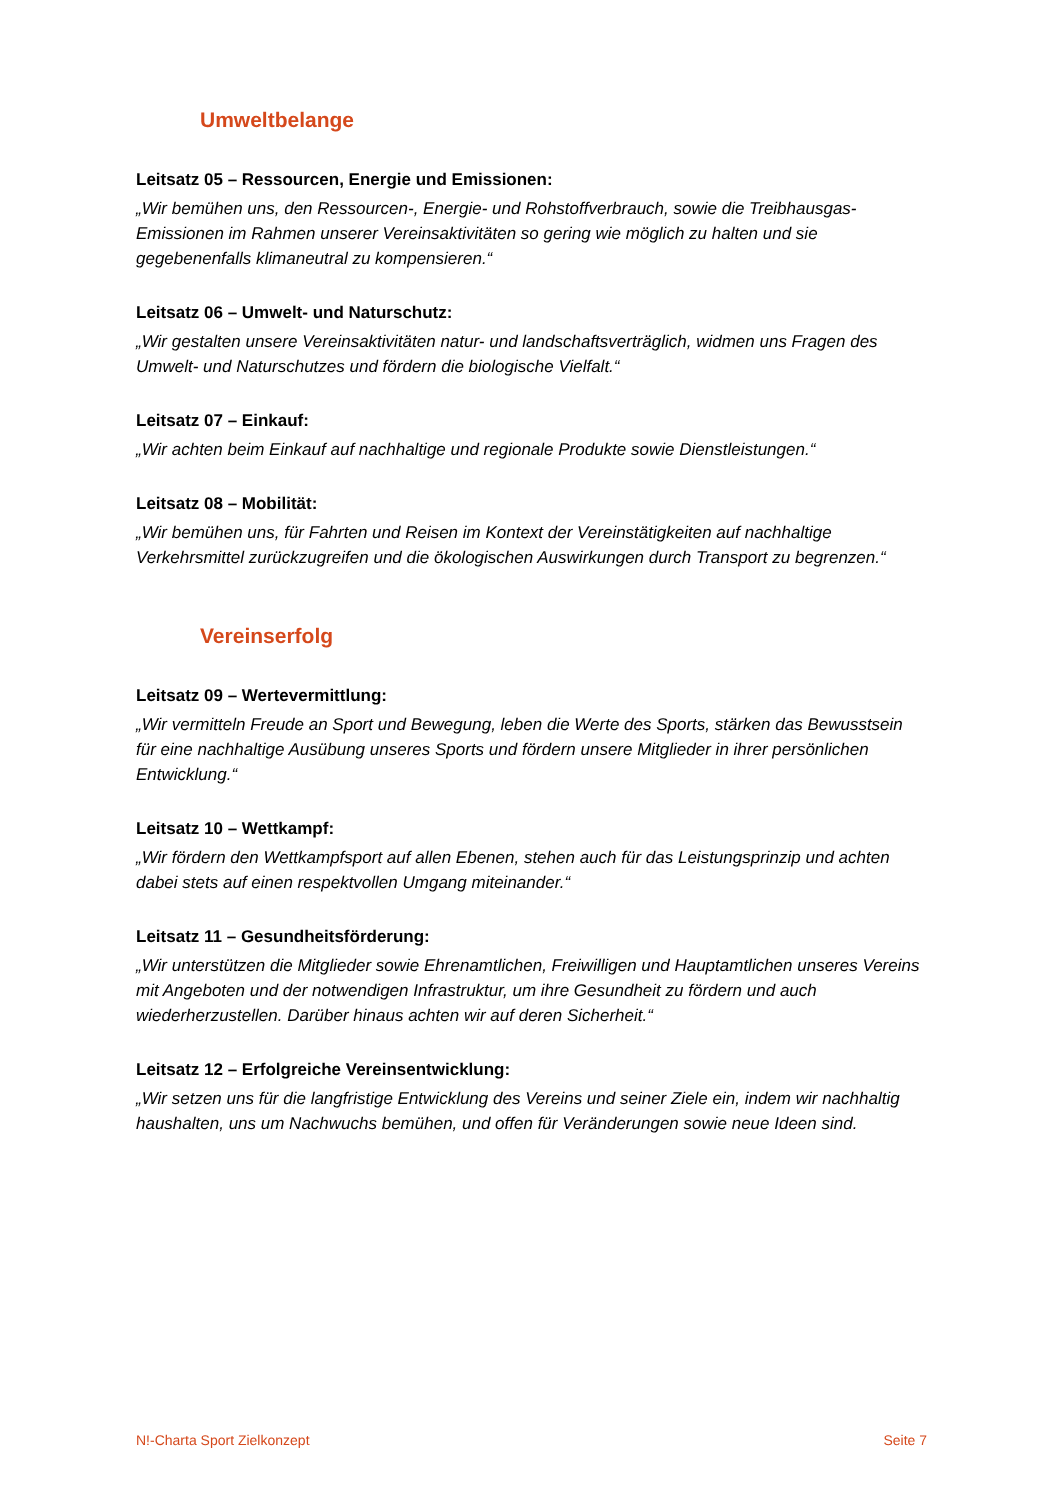Umweltbelange
Leitsatz 05 – Ressourcen, Energie und Emissionen:
„Wir bemühen uns, den Ressourcen-, Energie- und Rohstoffverbrauch, sowie die Treibhausgas-Emissionen im Rahmen unserer Vereinsaktivitäten so gering wie möglich zu halten und sie gegebenenfalls klimaneutral zu kompensieren.“
Leitsatz 06 – Umwelt- und Naturschutz:
„Wir gestalten unsere Vereinsaktivitäten natur- und landschaftsverträglich, widmen uns Fragen des Umwelt- und Naturschutzes und fördern die biologische Vielfalt.“
Leitsatz 07 – Einkauf:
„Wir achten beim Einkauf auf nachhaltige und regionale Produkte sowie Dienstleistungen.“
Leitsatz 08 – Mobilität:
„Wir bemühen uns, für Fahrten und Reisen im Kontext der Vereinstätigkeiten auf nachhaltige Verkehrsmittel zurückzugreifen und die ökologischen Auswirkungen durch Transport zu begrenzen.“
Vereinserfolg
Leitsatz 09 – Wertevermittlung:
„Wir vermitteln Freude an Sport und Bewegung, leben die Werte des Sports, stärken das Bewusstsein für eine nachhaltige Ausübung unseres Sports und fördern unsere Mitglieder in ihrer persönlichen Entwicklung.“
Leitsatz 10 – Wettkampf:
„Wir fördern den Wettkampfsport auf allen Ebenen, stehen auch für das Leistungsprinzip und achten dabei stets auf einen respektvollen Umgang miteinander.“
Leitsatz 11 – Gesundheitsförderung:
„Wir unterstützen die Mitglieder sowie Ehrenamtlichen, Freiwilligen und Hauptamtlichen unseres Vereins mit Angeboten und der notwendigen Infrastruktur, um ihre Gesundheit zu fördern und auch wiederherzustellen. Darüber hinaus achten wir auf deren Sicherheit.“
Leitsatz 12 – Erfolgreiche Vereinsentwicklung:
„Wir setzen uns für die langfristige Entwicklung des Vereins und seiner Ziele ein, indem wir nachhaltig haushalten, uns um Nachwuchs bemühen, und offen für Veränderungen sowie neue Ideen sind.
N!-Charta Sport Zielkonzept Seite 7